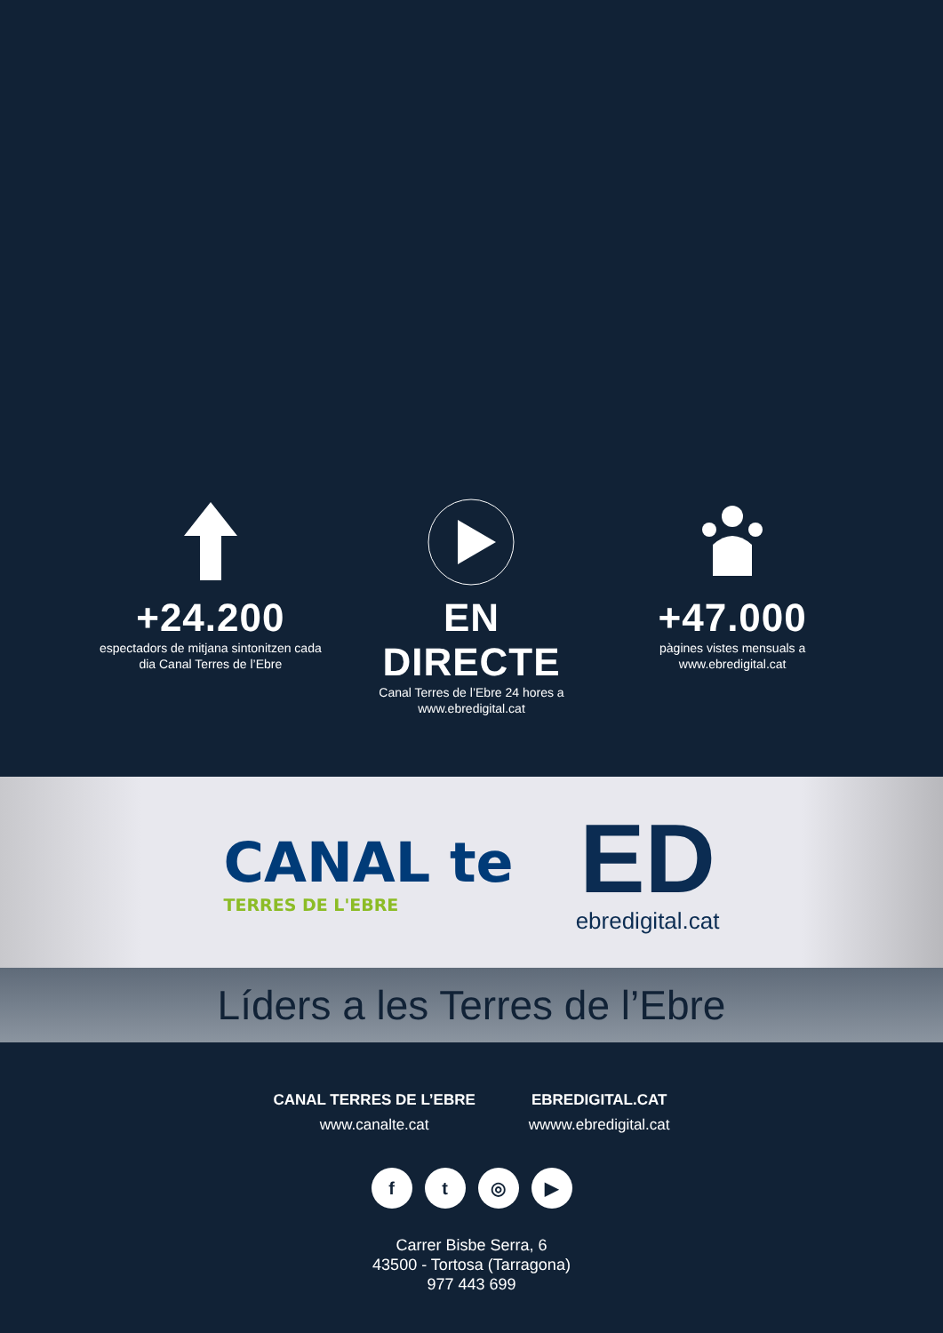+24.200
espectadors de mitjana sintonitzen cada dia Canal Terres de l’Ebre
EN DIRECTE
Canal Terres de l’Ebre 24 hores a www.ebredigital.cat
+47.000
pàgines vistes mensuals a www.ebredigital.cat
CANAL te
TERRES DE L'EBRE
ED
ebredigital.cat
Líders a les Terres de l’Ebre
CANAL TERRES DE L’EBRE
www.canalte.cat
EBREDIGITAL.CAT
wwww.ebredigital.cat
f t ◎ ▶
Carrer Bisbe Serra, 6
43500 - Tortosa (Tarragona)
977 443 699